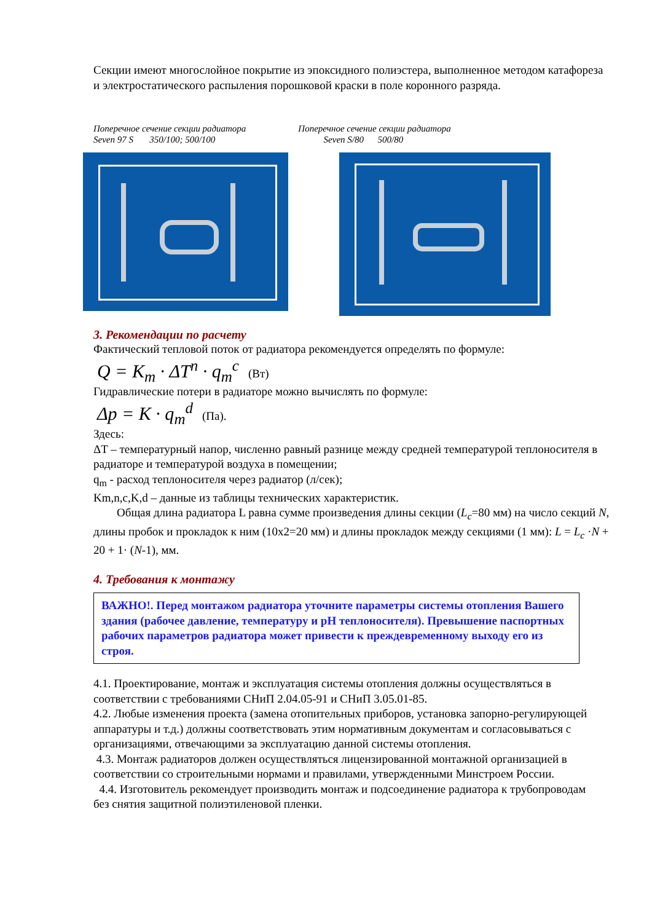Секции имеют многослойное покрытие из эпоксидного полиэстера, выполненное методом катафореза и электростатического распыления порошковой краски в поле коронного разряда.
Поперечное сечение секции радиатора
Seven 97 S 350/100; 500/100
Поперечное сечение секции радиатора
Seven S/80 500/80
3. Рекомендации по расчету
Фактический тепловой поток от радиатора рекомендуется определять по формуле:
Q = K<sub>m</sub> · ΔT<sup>n</sup> · q<sub>m</sub><sup>c</sup> (Вт)
Гидравлические потери в радиаторе можно вычислять по формуле:
Δp = K · q<sub>m</sub><sup>d</sup> (Па).
Здесь:
ΔT – температурный напор, численно равный разнице между средней температурой теплоносителя в радиаторе и температурой воздуха в помещении;
q<sub>m</sub> - расход теплоносителя через радиатор (л/сек);
Km,n,c,K,d – данные из таблицы технических характеристик.
Общая длина радиатора L равна сумме произведения длины секции (L<sub>c</sub>=80 мм) на число секций N, длины пробок и прокладок к ним (10х2=20 мм) и длины прокладок между секциями (1 мм): L = L<sub>c</sub> ·N + 20 + 1· (N-1), мм.
4. Требования к монтажу
ВАЖНО!. Перед монтажом радиатора уточните параметры системы отопления Вашего здания (рабочее давление, температуру и pH теплоносителя). Превышение паспортных рабочих параметров радиатора может привести к преждевременному выходу его из строя.
4.1. Проектирование, монтаж и эксплуатация системы отопления должны осуществляться в соответствии с требованиями СНиП 2.04.05-91 и СНиП 3.05.01-85.
4.2. Любые изменения проекта (замена отопительных приборов, установка запорно-регулирующей аппаратуры и т.д.) должны соответствовать этим нормативным документам и согласовываться с организациями, отвечающими за эксплуатацию данной системы отопления.
4.3. Монтаж радиаторов должен осуществляться лицензированной монтажной организацией в соответствии со строительными нормами и правилами, утвержденными Минстроем России.
4.4. Изготовитель рекомендует производить монтаж и подсоединение радиатора к трубопроводам без снятия защитной полиэтиленовой пленки.